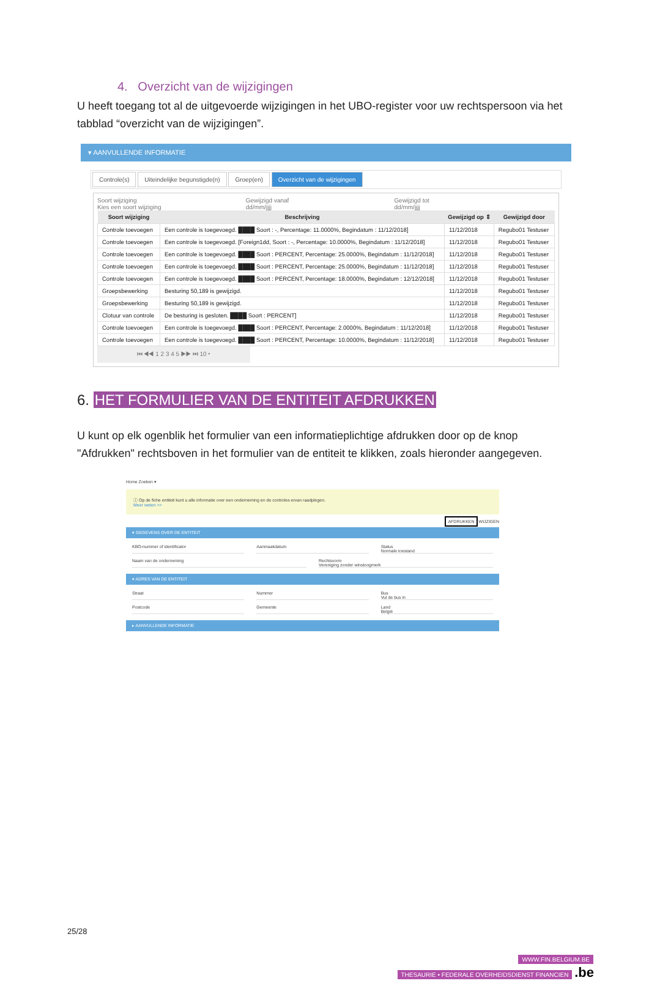4. Overzicht van de wijzigingen
U heeft toegang tot al de uitgevoerde wijzigingen in het UBO-register voor uw rechtspersoon via het tabblad “overzicht van de wijzigingen”.
▾ AANVULLENDE INFORMATIE
Controle(s) Uiteindelijke begunstigde(n) Groep(en) Overzicht van de wijzigingen
Soort wijziging
Kies een soort wijziging
Gewijzigd vanaf
dd/mm/jjjj
Gewijzigd tot
dd/mm/jjjj
| Soort wijziging | Beschrijving | Gewijzigd op ⇕ | Gewijzigd door |
| --- | --- | --- | --- |
| Controle toevoegen | Een controle is toegevoegd. ████ Soort : -, Percentage: 11.0000%, Begindatum : 11/12/2018] | 11/12/2018 | Regubo01 Testuser |
| Controle toevoegen | Een controle is toegevoegd. [Foreign1dd, Soort : -, Percentage: 10.0000%, Begindatum : 11/12/2018] | 11/12/2018 | Regubo01 Testuser |
| Controle toevoegen | Een controle is toegevoegd. ████ Soort : PERCENT, Percentage: 25.0000%, Begindatum : 11/12/2018] | 11/12/2018 | Regubo01 Testuser |
| Controle toevoegen | Een controle is toegevoegd. ████ Soort : PERCENT, Percentage: 25.0000%, Begindatum : 11/12/2018] | 11/12/2018 | Regubo01 Testuser |
| Controle toevoegen | Een controle is toegevoegd. ████ Soort : PERCENT, Percentage: 18.0000%, Begindatum : 12/12/2018] | 11/12/2018 | Regubo01 Testuser |
| Groepsbewerking | Besturing 50,189 is gewijzigd. | 11/12/2018 | Regubo01 Testuser |
| Groepsbewerking | Besturing 50,189 is gewijzigd. | 11/12/2018 | Regubo01 Testuser |
| Clotuur van controle | De besturing is gesloten. ████ Soort : PERCENT] | 11/12/2018 | Regubo01 Testuser |
| Controle toevoegen | Een controle is toegevoegd. ████ Soort : PERCENT, Percentage: 2.0000%, Begindatum : 11/12/2018] | 11/12/2018 | Regubo01 Testuser |
| Controle toevoegen | Een controle is toegevoegd. ████ Soort : PERCENT, Percentage: 10.0000%, Begindatum : 11/12/2018] | 11/12/2018 | Regubo01 Testuser |
⏮ ◀◀ 1 2 3 4 5 ▶▶ ⏭ 10 ▾
6. HET FORMULIER VAN DE ENTITEIT AFDRUKKEN
U kunt op elk ogenblik het formulier van een informatieplichtige afdrukken door op de knop "Afdrukken" rechtsboven in het formulier van de entiteit te klikken, zoals hieronder aangegeven.
Home Zoeken ▾
ⓘ Op de fiche entiteit kunt u alle informatie over een onderneming en de controles ervan raadplegen.
Meer weten >>
AFDRUKKEN WIJZIGEN
▾ GEGEVENS OVER DE ENTITEIT
KBO-nummer of identificator Aanmaakdatum Status
Normale toestand
Naam van de onderneming Rechtsvorm
Vereniging zonder winstoogmerk
▾ ADRES VAN DE ENTITEIT
Straat Nummer Bus
Vul de bus in
Postcode Gemeente Land
België
▸ AANVULLENDE INFORMATIE
25/28
WWW.FIN.BELGIUM.BE
THESAURIE • FEDERALE OVERHEIDSDIENST FINANCIEN
.be